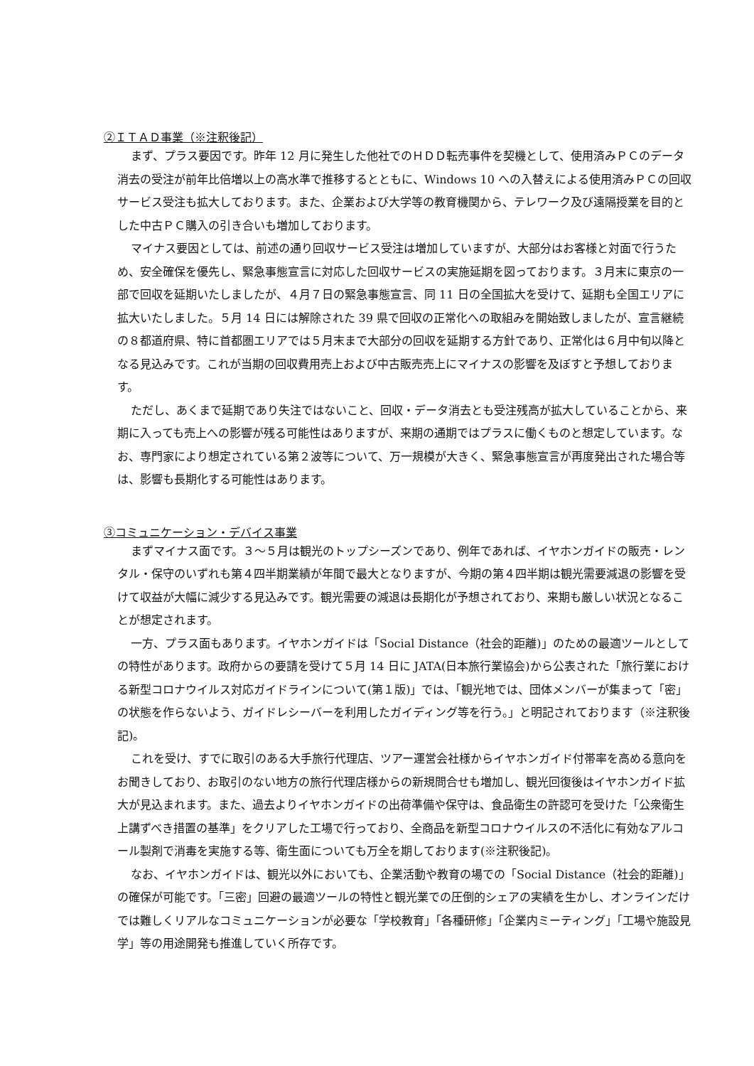②ＩＴＡＤ事業（※注釈後記）
まず、プラス要因です。昨年 12 月に発生した他社でのＨＤＤ転売事件を契機として、使用済みＰＣのデータ消去の受注が前年比倍増以上の高水準で推移するとともに、Windows 10 への入替えによる使用済みＰＣの回収サービス受注も拡大しております。また、企業および大学等の教育機関から、テレワーク及び遠隔授業を目的とした中古ＰＣ購入の引き合いも増加しております。
マイナス要因としては、前述の通り回収サービス受注は増加していますが、大部分はお客様と対面で行うため、安全確保を優先し、緊急事態宣言に対応した回収サービスの実施延期を図っております。３月末に東京の一部で回収を延期いたしましたが、４月７日の緊急事態宣言、同 11 日の全国拡大を受けて、延期も全国エリアに拡大いたしました。５月 14 日には解除された 39 県で回収の正常化への取組みを開始致しましたが、宣言継続の８都道府県、特に首都圏エリアでは５月末まで大部分の回収を延期する方針であり、正常化は６月中旬以降となる見込みです。これが当期の回収費用売上および中古販売売上にマイナスの影響を及ぼすと予想しております。
ただし、あくまで延期であり失注ではないこと、回収・データ消去とも受注残高が拡大していることから、来期に入っても売上への影響が残る可能性はありますが、来期の通期ではプラスに働くものと想定しています。なお、専門家により想定されている第２波等について、万一規模が大きく、緊急事態宣言が再度発出された場合等は、影響も長期化する可能性はあります。
③コミュニケーション・デバイス事業
まずマイナス面です。３～５月は観光のトップシーズンであり、例年であれば、イヤホンガイドの販売・レンタル・保守のいずれも第４四半期業績が年間で最大となりますが、今期の第４四半期は観光需要減退の影響を受けて収益が大幅に減少する見込みです。観光需要の減退は長期化が予想されており、来期も厳しい状況となることが想定されます。
一方、プラス面もあります。イヤホンガイドは「Social Distance（社会的距離)」のための最適ツールとしての特性があります。政府からの要請を受けて５月 14 日に JATA(日本旅行業協会)から公表された「旅行業における新型コロナウイルス対応ガイドラインについて(第１版)」では、「観光地では、団体メンバーが集まって「密」の状態を作らないよう、ガイドレシーバーを利用したガイディング等を行う。」と明記されております（※注釈後記)。
これを受け、すでに取引のある大手旅行代理店、ツアー運営会社様からイヤホンガイド付帯率を高める意向をお聞きしており、お取引のない地方の旅行代理店様からの新規問合せも増加し、観光回復後はイヤホンガイド拡大が見込まれます。また、過去よりイヤホンガイドの出荷準備や保守は、食品衛生の許認可を受けた「公衆衛生上講ずべき措置の基準」をクリアした工場で行っており、全商品を新型コロナウイルスの不活化に有効なアルコール製剤で消毒を実施する等、衛生面についても万全を期しております(※注釈後記)。
なお、イヤホンガイドは、観光以外においても、企業活動や教育の場での「Social Distance（社会的距離)」の確保が可能です。「三密」回避の最適ツールの特性と観光業での圧倒的シェアの実績を生かし、オンラインだけでは難しくリアルなコミュニケーションが必要な「学校教育」「各種研修」「企業内ミーティング」「工場や施設見学」等の用途開発も推進していく所存です。